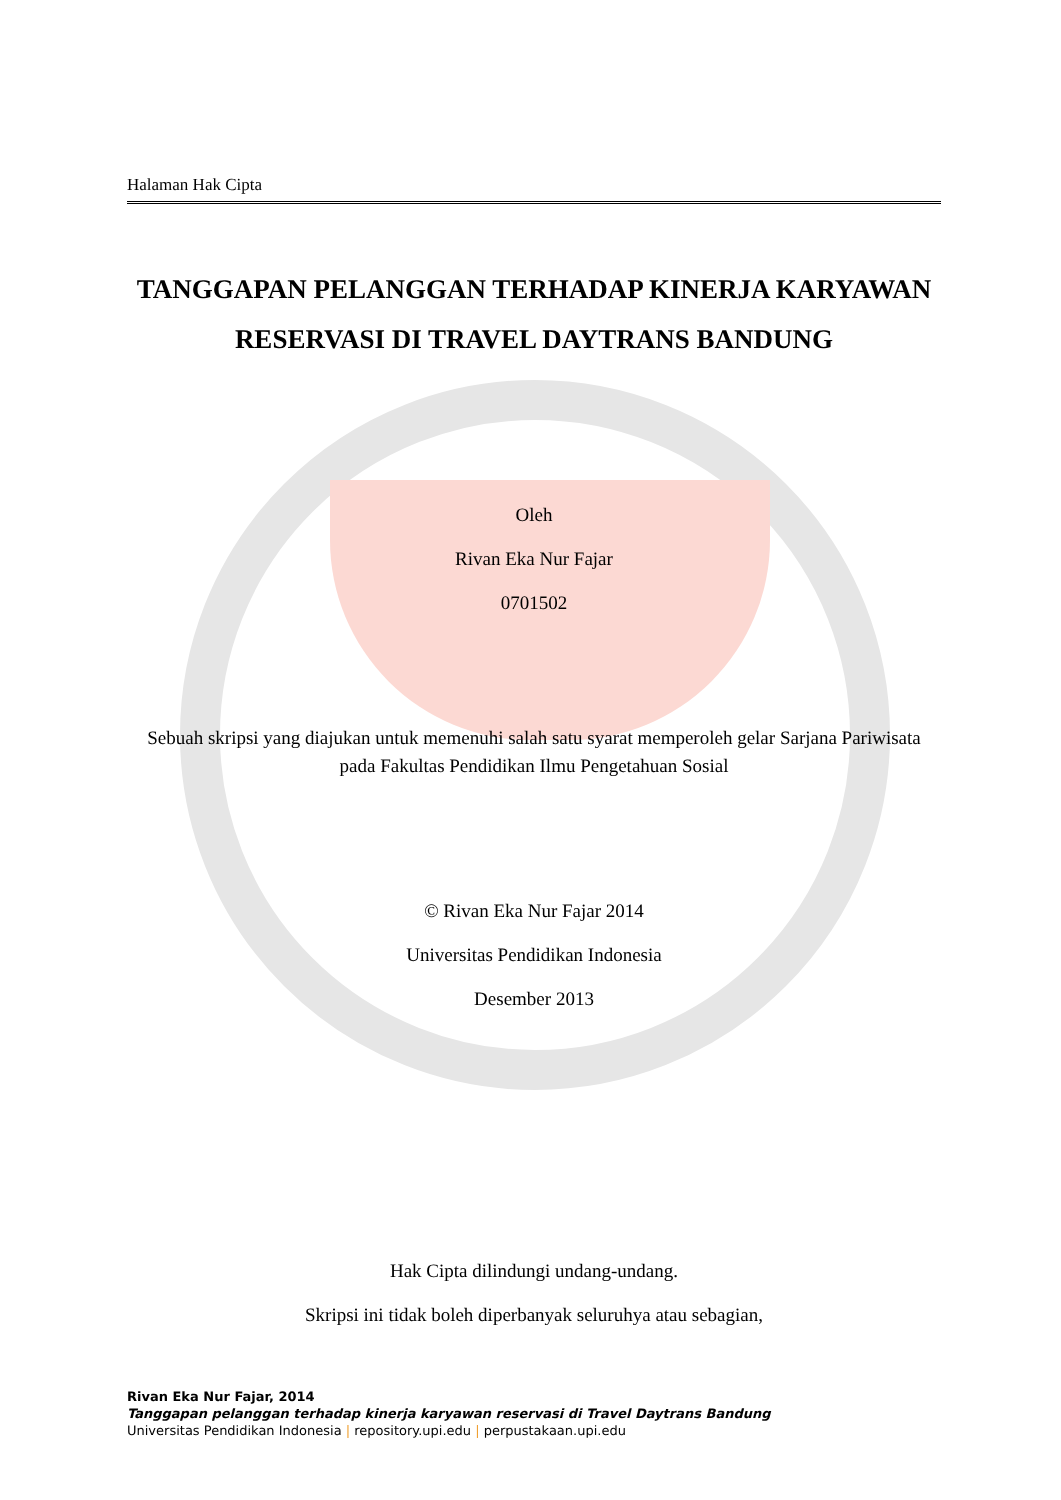Halaman Hak Cipta
TANGGAPAN PELANGGAN TERHADAP KINERJA KARYAWAN RESERVASI DI TRAVEL DAYTRANS BANDUNG
Oleh
Rivan Eka Nur Fajar
0701502
Sebuah skripsi yang diajukan untuk memenuhi salah satu syarat memperoleh gelar Sarjana Pariwisata pada Fakultas Pendidikan Ilmu Pengetahuan Sosial
© Rivan Eka Nur Fajar 2014
Universitas Pendidikan Indonesia
Desember 2013
Hak Cipta dilindungi undang-undang.
Skripsi ini tidak boleh diperbanyak seluruhya atau sebagian,
Rivan Eka Nur Fajar, 2014
Tanggapan pelanggan terhadap kinerja karyawan reservasi di Travel Daytrans Bandung
Universitas Pendidikan Indonesia | repository.upi.edu | perpustakaan.upi.edu